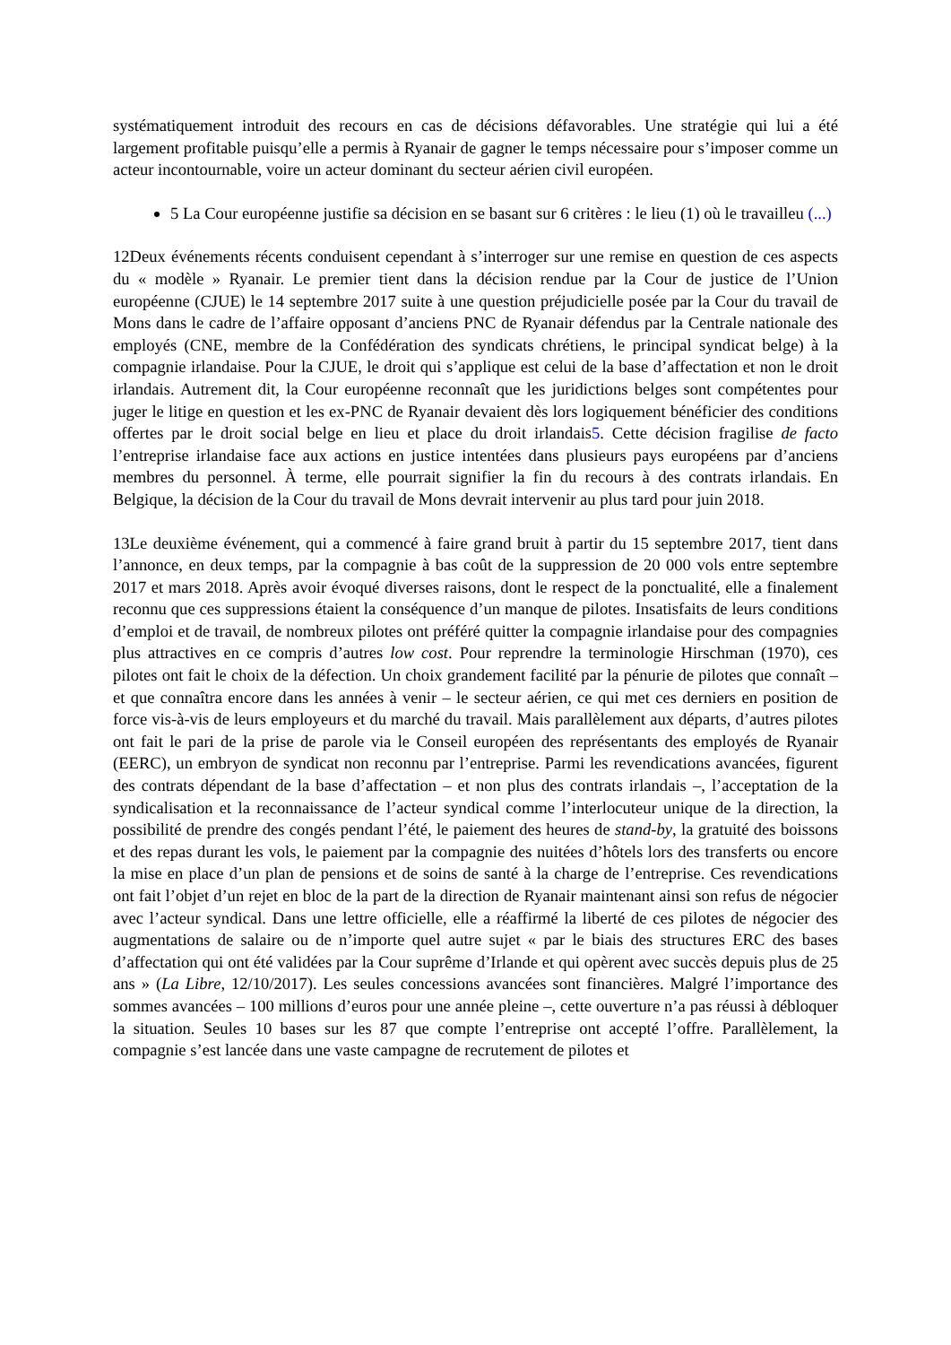systématiquement introduit des recours en cas de décisions défavorables. Une stratégie qui lui a été largement profitable puisqu’elle a permis à Ryanair de gagner le temps nécessaire pour s’imposer comme un acteur incontournable, voire un acteur dominant du secteur aérien civil européen.
5 La Cour européenne justifie sa décision en se basant sur 6 critères : le lieu (1) où le travailleu (...)
12Deux événements récents conduisent cependant à s’interroger sur une remise en question de ces aspects du « modèle » Ryanair. Le premier tient dans la décision rendue par la Cour de justice de l’Union européenne (CJUE) le 14 septembre 2017 suite à une question préjudicielle posée par la Cour du travail de Mons dans le cadre de l’affaire opposant d’anciens PNC de Ryanair défendus par la Centrale nationale des employés (CNE, membre de la Confédération des syndicats chrétiens, le principal syndicat belge) à la compagnie irlandaise. Pour la CJUE, le droit qui s’applique est celui de la base d’affectation et non le droit irlandais. Autrement dit, la Cour européenne reconnaît que les juridictions belges sont compétentes pour juger le litige en question et les ex-PNC de Ryanair devaient dès lors logiquement bénéficier des conditions offertes par le droit social belge en lieu et place du droit irlandais5. Cette décision fragilise de facto l’entreprise irlandaise face aux actions en justice intentées dans plusieurs pays européens par d’anciens membres du personnel. À terme, elle pourrait signifier la fin du recours à des contrats irlandais. En Belgique, la décision de la Cour du travail de Mons devrait intervenir au plus tard pour juin 2018.
13Le deuxième événement, qui a commencé à faire grand bruit à partir du 15 septembre 2017, tient dans l’annonce, en deux temps, par la compagnie à bas coût de la suppression de 20 000 vols entre septembre 2017 et mars 2018. Après avoir évoqué diverses raisons, dont le respect de la ponctualité, elle a finalement reconnu que ces suppressions étaient la conséquence d’un manque de pilotes. Insatisfaits de leurs conditions d’emploi et de travail, de nombreux pilotes ont préféré quitter la compagnie irlandaise pour des compagnies plus attractives en ce compris d’autres low cost. Pour reprendre la terminologie Hirschman (1970), ces pilotes ont fait le choix de la défection. Un choix grandement facilité par la pénurie de pilotes que connaît – et que connaîtra encore dans les années à venir – le secteur aérien, ce qui met ces derniers en position de force vis-à-vis de leurs employeurs et du marché du travail. Mais parallèlement aux départs, d’autres pilotes ont fait le pari de la prise de parole via le Conseil européen des représentants des employés de Ryanair (EERC), un embryon de syndicat non reconnu par l’entreprise. Parmi les revendications avancées, figurent des contrats dépendant de la base d’affectation – et non plus des contrats irlandais –, l’acceptation de la syndicalisation et la reconnaissance de l’acteur syndical comme l’interlocuteur unique de la direction, la possibilité de prendre des congés pendant l’été, le paiement des heures de stand-by, la gratuité des boissons et des repas durant les vols, le paiement par la compagnie des nuitées d’hôtels lors des transferts ou encore la mise en place d’un plan de pensions et de soins de santé à la charge de l’entreprise. Ces revendications ont fait l’objet d’un rejet en bloc de la part de la direction de Ryanair maintenant ainsi son refus de négocier avec l’acteur syndical. Dans une lettre officielle, elle a réaffirmé la liberté de ces pilotes de négocier des augmentations de salaire ou de n’importe quel autre sujet « par le biais des structures ERC des bases d’affectation qui ont été validées par la Cour suprême d’Irlande et qui opèrent avec succès depuis plus de 25 ans » (La Libre, 12/10/2017). Les seules concessions avancées sont financières. Malgré l’importance des sommes avancées – 100 millions d’euros pour une année pleine –, cette ouverture n’a pas réussi à débloquer la situation. Seules 10 bases sur les 87 que compte l’entreprise ont accepté l’offre. Parallèlement, la compagnie s’est lancée dans une vaste campagne de recrutement de pilotes et